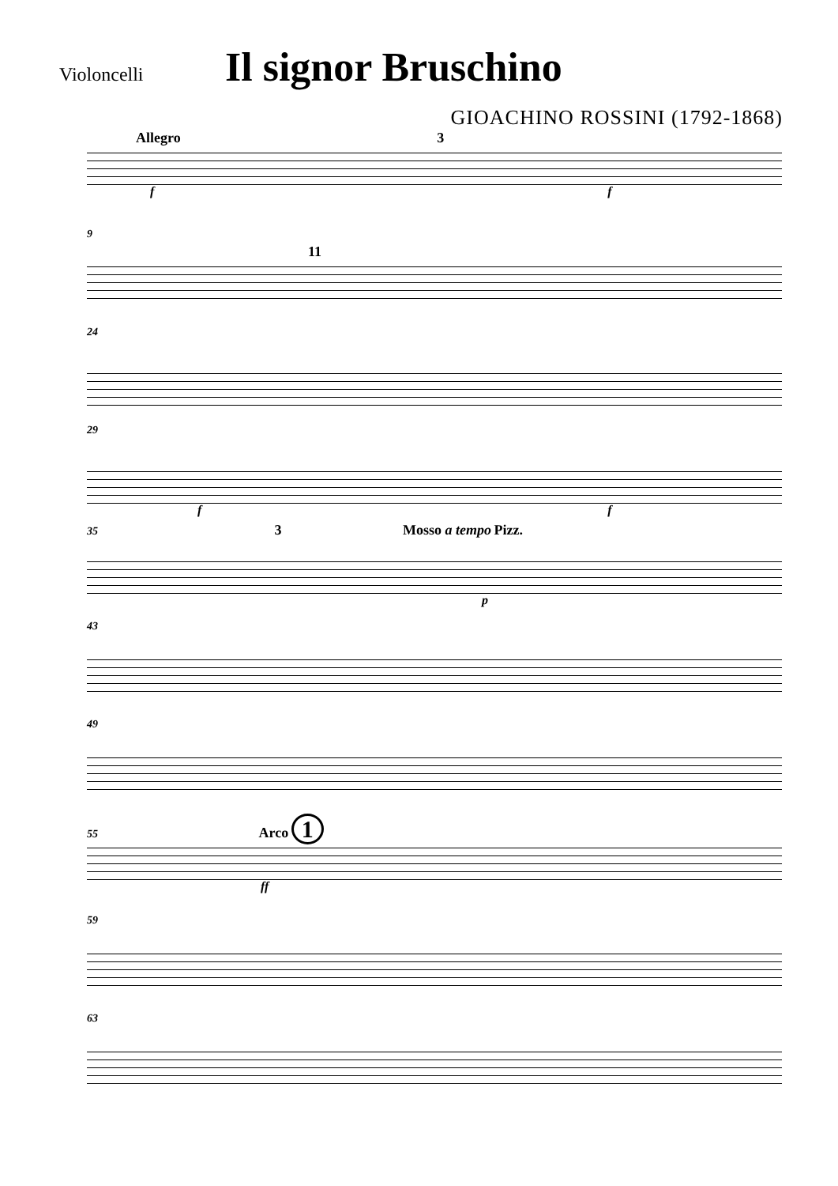Violoncelli
Il signor Bruschino
GIOACHINO ROSSINI (1792-1868)
Allegro 3
f f
9
11
24
29
f f
35 3 Mosso a tempo Pizz.
p
43
49
55 Arco 1
ff
59
63